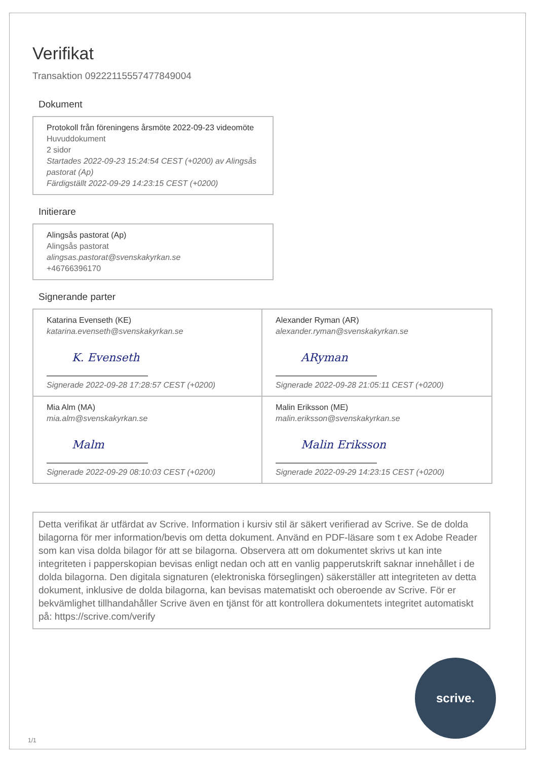Verifikat
Transaktion 09222115557477849004
Dokument
Protokoll från föreningens årsmöte 2022-09-23 videomöte
Huvuddokument
2 sidor
Startades 2022-09-23 15:24:54 CEST (+0200) av Alingsås pastorat (Ap)
Färdigställt 2022-09-29 14:23:15 CEST (+0200)
Initierare
Alingsås pastorat (Ap)
Alingsås pastorat
alingsas.pastorat@svenskakyrkan.se
+46766396170
Signerande parter
Katarina Evenseth (KE)
katarina.evenseth@svenskakyrkan.se
K. Evenseth
Signerade 2022-09-28 17:28:57 CEST (+0200)
Alexander Ryman (AR)
alexander.ryman@svenskakyrkan.se
ARyman
Signerade 2022-09-28 21:05:11 CEST (+0200)
Mia Alm (MA)
mia.alm@svenskakyrkan.se
Malm
Signerade 2022-09-29 08:10:03 CEST (+0200)
Malin Eriksson (ME)
malin.eriksson@svenskakyrkan.se
Malin Eriksson
Signerade 2022-09-29 14:23:15 CEST (+0200)
Detta verifikat är utfärdat av Scrive. Information i kursiv stil är säkert verifierad av Scrive. Se de dolda bilagorna för mer information/bevis om detta dokument. Använd en PDF-läsare som t ex Adobe Reader som kan visa dolda bilagor för att se bilagorna. Observera att om dokumentet skrivs ut kan inte integriteten i papperskopian bevisas enligt nedan och att en vanlig papperutskrift saknar innehållet i de dolda bilagorna. Den digitala signaturen (elektroniska förseglingen) säkerställer att integriteten av detta dokument, inklusive de dolda bilagorna, kan bevisas matematiskt och oberoende av Scrive. För er bekvämlighet tillhandahåller Scrive även en tjänst för att kontrollera dokumentets integritet automatiskt på: https://scrive.com/verify
scrive.
1/1